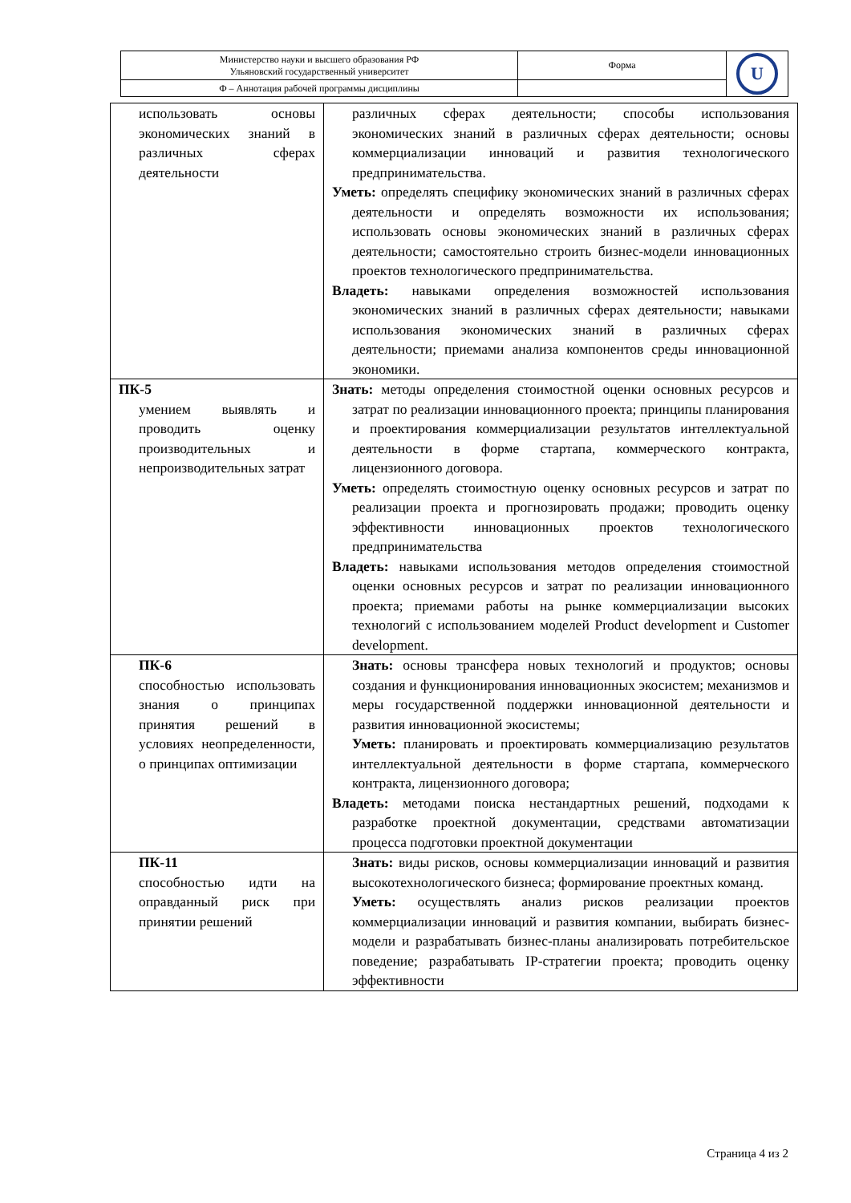| Министерство науки и высшего образования РФ Ульяновский государственный университет | Форма | U |
| Ф – Аннотация рабочей программы дисциплины | | |
| использовать основы экономических знаний в различных сферах деятельности | различных сферах деятельности; способы использования экономических знаний в различных сферах деятельности; основы коммерциализации инноваций и развития технологического предпринимательства. Уметь: определять специфику экономических знаний в различных сферах деятельности и определять возможности их использования; использовать основы экономических знаний в различных сферах деятельности; самостоятельно строить бизнес-модели инновационных проектов технологического предпринимательства. Владеть: навыками определения возможностей использования экономических знаний в различных сферах деятельности; навыками использования экономических знаний в различных сферах деятельности; приемами анализа компонентов среды инновационной экономики. |
| ПК-5 умением выявлять и проводить оценку производительных и непроизводительных затрат | Знать: методы определения стоимостной оценки основных ресурсов и затрат по реализации инновационного проекта; принципы планирования и проектирования коммерциализации результатов интеллектуальной деятельности в форме стартапа, коммерческого контракта, лицензионного договора. Уметь: определять стоимостную оценку основных ресурсов и затрат по реализации проекта и прогнозировать продажи; проводить оценку эффективности инновационных проектов технологического предпринимательства Владеть: навыками использования методов определения стоимостной оценки основных ресурсов и затрат по реализации инновационного проекта; приемами работы на рынке коммерциализации высоких технологий с использованием моделей Product development и Customer development. |
| ПК-6 способностью использовать знания о принципах принятия решений в условиях неопределенности, о принципах оптимизации | Знать: основы трансфера новых технологий и продуктов; основы создания и функционирования инновационных экосистем; механизмов и меры государственной поддержки инновационной деятельности и развития инновационной экосистемы; Уметь: планировать и проектировать коммерциализацию результатов интеллектуальной деятельности в форме стартапа, коммерческого контракта, лицензионного договора; Владеть: методами поиска нестандартных решений, подходами к разработке проектной документации, средствами автоматизации процесса подготовки проектной документации |
| ПК-11 способностью идти на оправданный риск при принятии решений | Знать: виды рисков, основы коммерциализации инноваций и развития высокотехнологического бизнеса; формирование проектных команд. Уметь: осуществлять анализ рисков реализации проектов коммерциализации инноваций и развития компании, выбирать бизнес-модели и разрабатывать бизнес-планы анализировать потребительское поведение; разрабатывать IP-стратегии проекта; проводить оценку эффективности |
Страница 4 из 2